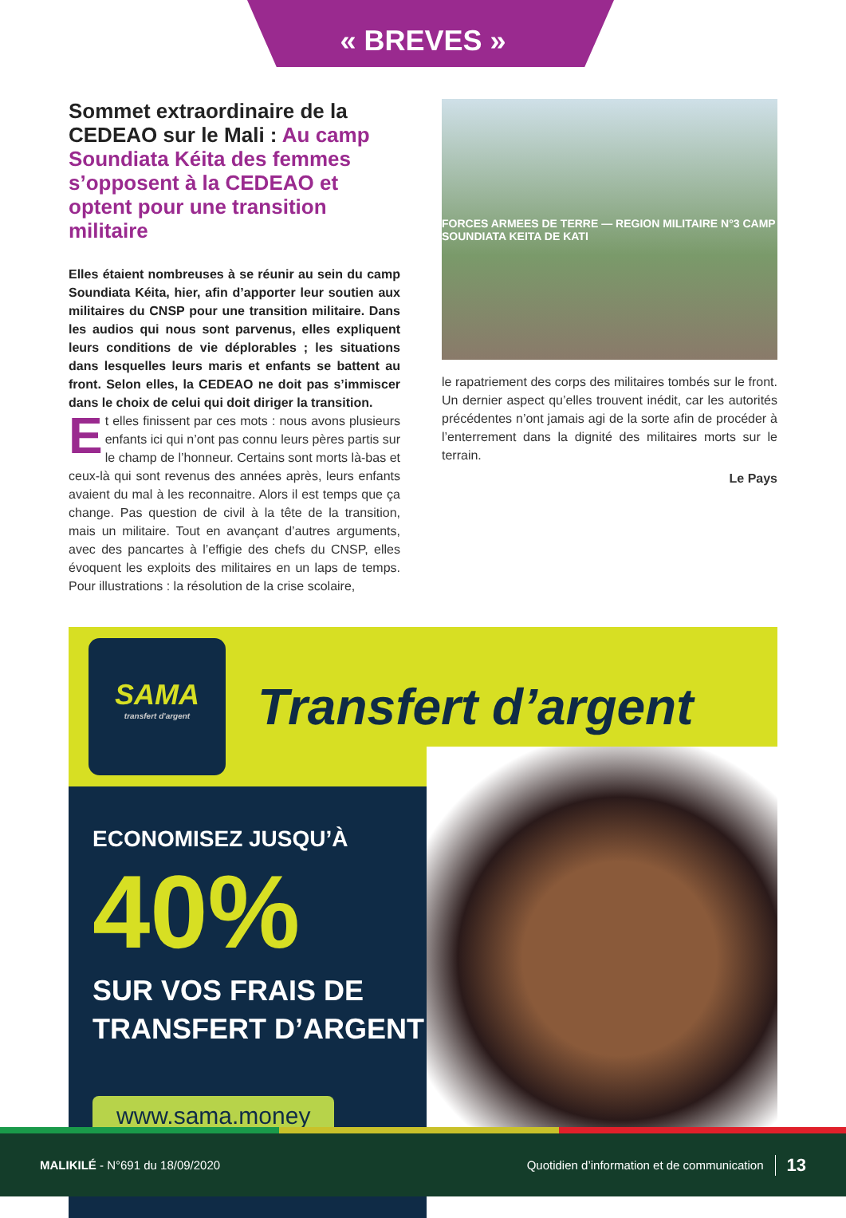« BREVES »
Sommet extraordinaire de la CEDEAO sur le Mali : Au camp Soundiata Kéita des femmes s’opposent à la CEDEAO et optent pour une transition militaire
Elles étaient nombreuses à se réunir au sein du camp Soundiata Kéita, hier, afin d’apporter leur soutien aux militaires du CNSP pour une transition militaire. Dans les audios qui nous sont parvenus, elles expliquent leurs conditions de vie déplorables ; les situations dans lesquelles leurs maris et enfants se battent au front. Selon elles, la CEDEAO ne doit pas s’immiscer dans le choix de celui qui doit diriger la transition.
Et elles finissent par ces mots : nous avons plusieurs enfants ici qui n’ont pas connu leurs pères partis sur le champ de l’honneur. Certains sont morts là-bas et ceux-là qui sont revenus des années après, leurs enfants avaient du mal à les reconnaitre. Alors il est temps que ça change. Pas question de civil à la tête de la transition, mais un militaire. Tout en avançant d’autres arguments, avec des pancartes à l’effigie des chefs du CNSP, elles évoquent les exploits des militaires en un laps de temps. Pour illustrations : la résolution de la crise scolaire,
FORCES ARMEES DE TERRE — REGION MILITAIRE N°3 CAMP SOUNDIATA KEITA DE KATI
le rapatriement des corps des militaires tombés sur le front. Un dernier aspect qu’elles trouvent inédit, car les autorités précédentes n’ont jamais agi de la sorte afin de procéder à l’enterrement dans la dignité des militaires morts sur le terrain.
Le Pays
SAMA
transfert d'argent
Transfert d’argent
ECONOMISEZ JUSQU’À
40%
SUR VOS FRAIS DE
TRANSFERT D’ARGENT
www.sama.money
MALIKILÉ - N°691 du 18/09/2020 Quotidien d’information et de communication 13